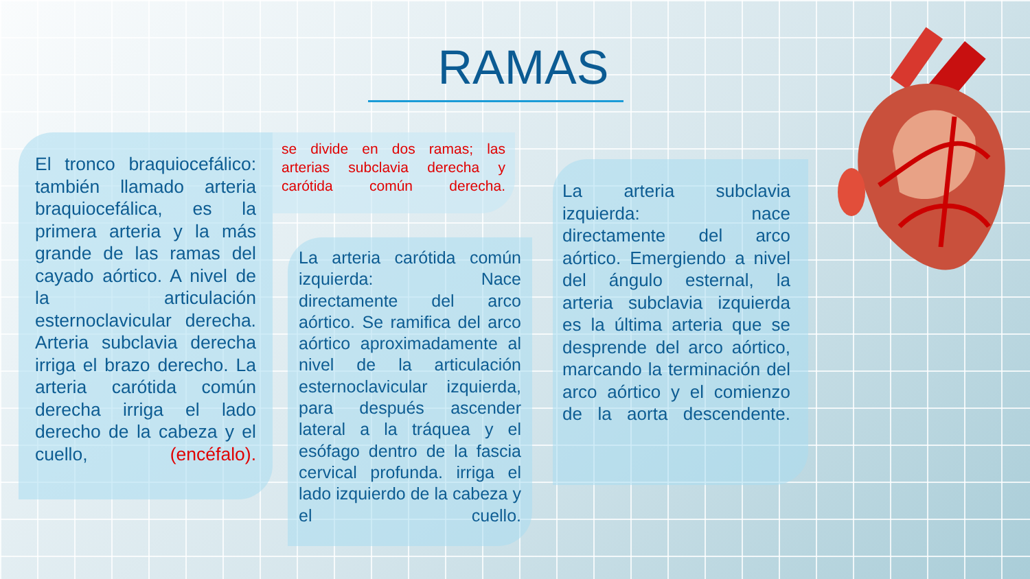RAMAS
El tronco braquiocefálico: también llamado arteria braquiocefálica, es la primera arteria y la más grande de las ramas del cayado aórtico. A nivel de la articulación esternoclavicular derecha. Arteria subclavia derecha irriga el brazo derecho. La arteria carótida común derecha irriga el lado derecho de la cabeza y el cuello, (encéfalo).
se divide en dos ramas; las arterias subclavia derecha y carótida común derecha.
La arteria carótida común izquierda: Nace directamente del arco aórtico. Se ramifica del arco aórtico aproximadamente al nivel de la articulación esternoclavicular izquierda, para después ascender lateral a la tráquea y el esófago dentro de la fascia cervical profunda. irriga el lado izquierdo de la cabeza y el cuello.
La arteria subclavia izquierda: nace directamente del arco aórtico. Emergiendo a nivel del ángulo esternal, la arteria subclavia izquierda es la última arteria que se desprende del arco aórtico, marcando la terminación del arco aórtico y el comienzo de la aorta descendente.